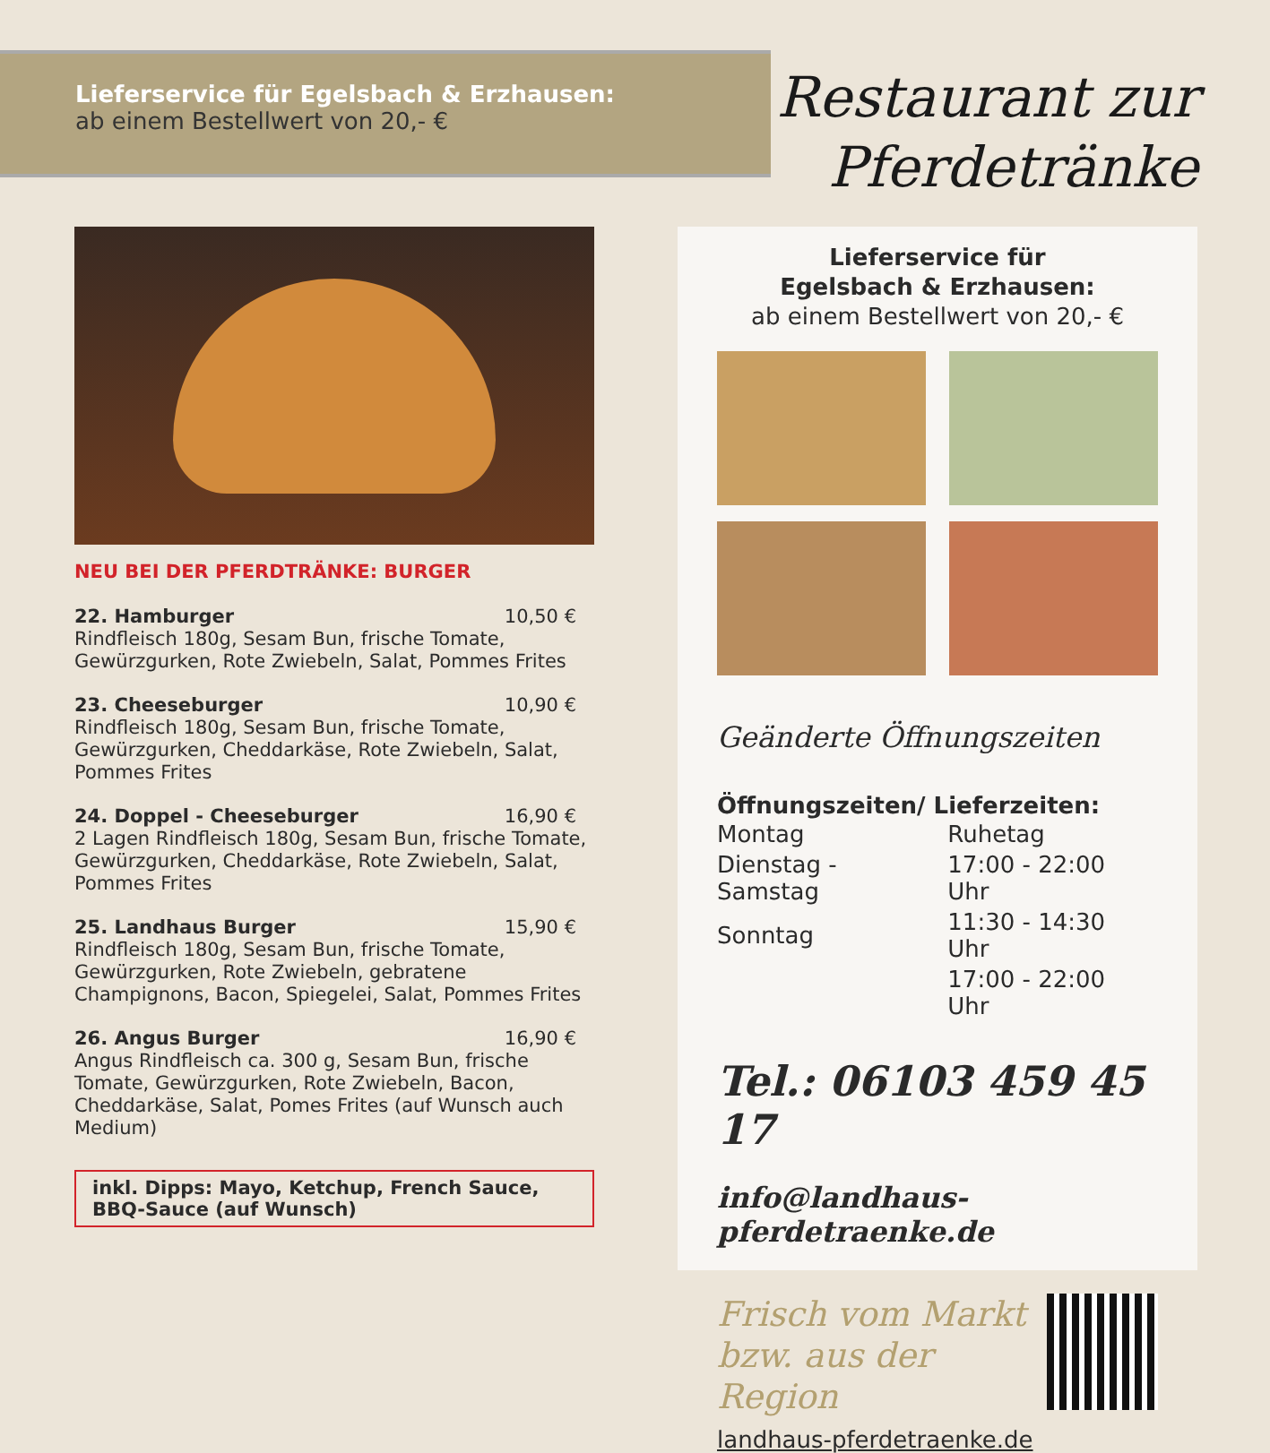Lieferservice für Egelsbach & Erzhausen:
ab einem Bestellwert von 20,- €
Restaurant zur
Pferdetränke
NEU BEI DER PFERDTRÄNKE: BURGER
22. Hamburger 10,50 €
Rindfleisch 180g, Sesam Bun, frische Tomate, Gewürzgurken, Rote Zwiebeln, Salat, Pommes Frites
23. Cheeseburger 10,90 €
Rindfleisch 180g, Sesam Bun, frische Tomate, Gewürzgurken, Cheddarkäse, Rote Zwiebeln, Salat, Pommes Frites
24. Doppel - Cheeseburger 16,90 €
2 Lagen Rindfleisch 180g, Sesam Bun, frische Tomate, Gewürzgurken, Cheddarkäse, Rote Zwiebeln, Salat, Pommes Frites
25. Landhaus Burger 15,90 €
Rindfleisch 180g, Sesam Bun, frische Tomate, Gewürzgurken, Rote Zwiebeln, gebratene Champignons, Bacon, Spiegelei, Salat, Pommes Frites
26. Angus Burger 16,90 €
Angus Rindfleisch ca. 300 g, Sesam Bun, frische Tomate, Gewürzgurken, Rote Zwiebeln, Bacon, Cheddarkäse, Salat, Pomes Frites (auf Wunsch auch Medium)
inkl. Dipps: Mayo, Ketchup, French Sauce,
BBQ-Sauce (auf Wunsch)
Lieferservice für
Egelsbach & Erzhausen:
ab einem Bestellwert von 20,- €
Geänderte Öffnungszeiten
Öffnungszeiten/ Lieferzeiten:
| Montag | Ruhetag |
| Dienstag - Samstag | 17:00 - 22:00 Uhr |
| Sonntag | 11:30 - 14:30 Uhr |
| | 17:00 - 22:00 Uhr |
Tel.: 06103 459 45 17
info@landhaus-pferdetraenke.de
Frisch vom Markt
bzw. aus der Region
landhaus-pferdetraenke.de